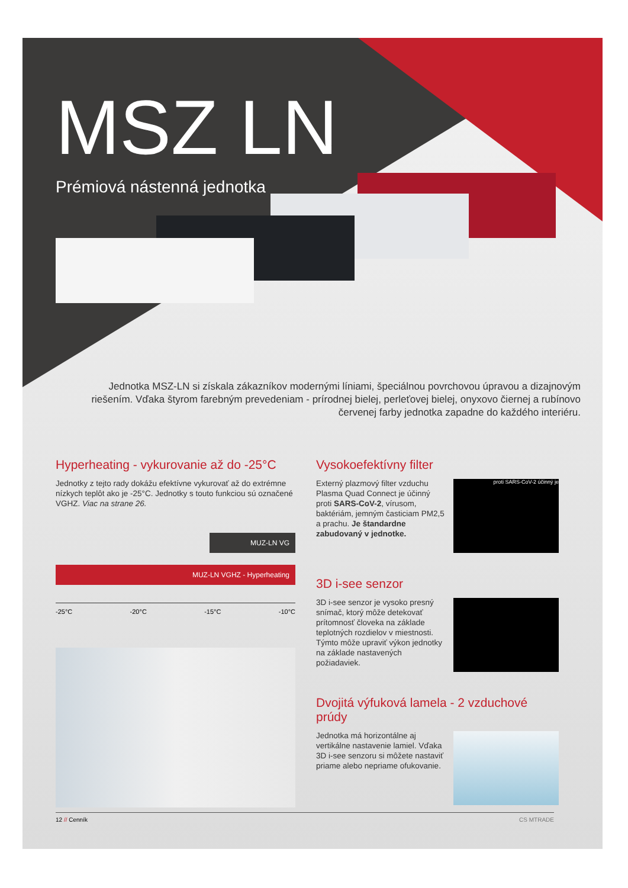MSZ LN
Prémiová nástenná jednotka
Jednotka MSZ-LN si získala zákazníkov modernými líniami, špeciálnou povrchovou úpravou a dizajnovým riešením. Vďaka štyrom farebným prevedeniam - prírodnej bielej, perleťovej bielej, onyxovo čiernej a rubínovo červenej farby jednotka zapadne do každého interiéru.
Hyperheating - vykurovanie až do -25°C
Jednotky z tejto rady dokážu efektívne vykurovať až do extrémne nízkych teplôt ako je -25°C. Jednotky s touto funkciou sú označené VGHZ. Viac na strane 26.
MUZ-LN VG
MUZ-LN VGHZ - Hyperheating
-25°C -20°C -15°C -10°C
Vysokoefektívny filter
Externý plazmový filter vzduchu Plasma Quad Connect je účinný proti SARS-CoV-2, vírusom, baktériám, jemným časticiam PM2,5 a prachu. Je štandardne zabudovaný v jednotke.
proti SARS-CoV-2 účinný je
3D i-see senzor
3D i-see senzor je vysoko presný snímač, ktorý môže detekovať prítomnosť človeka na základe teplotných rozdielov v miestnosti. Týmto môže upraviť výkon jednotky na základe nastavených požiadaviek.
Dvojitá výfuková lamela - 2 vzduchové prúdy
Jednotka má horizontálne aj vertikálne nastavenie lamiel. Vďaka 3D i-see senzoru si môžete nastaviť priame alebo nepriame ofukovanie.
12 // Cenník CS MTRADE